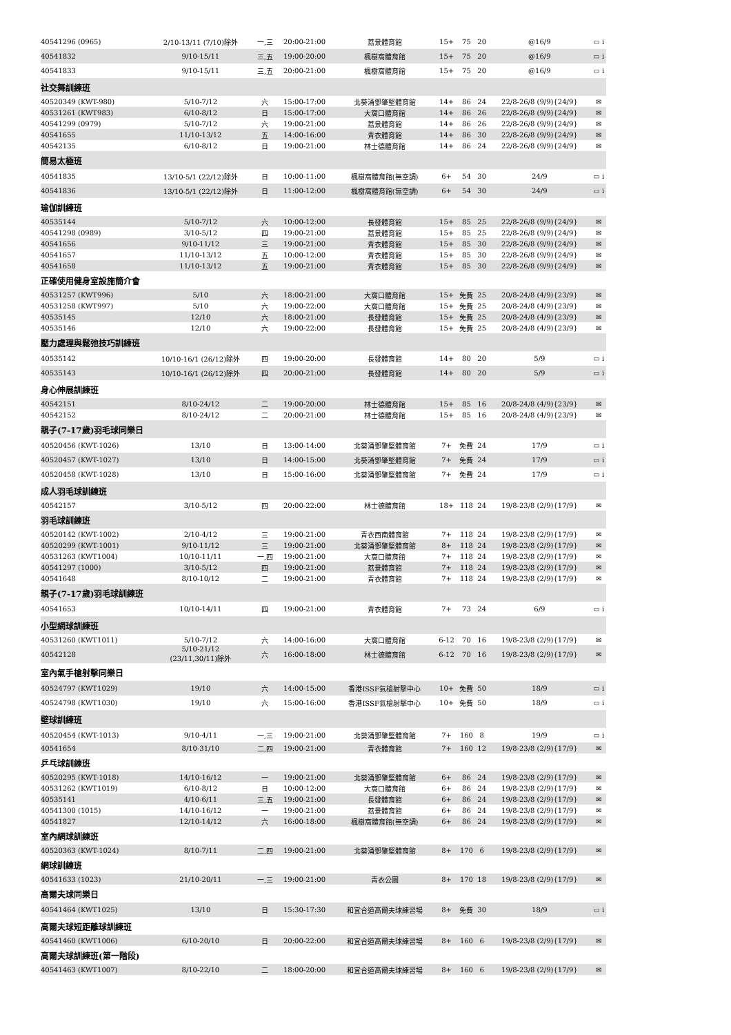| 40541296 (0965) | 2/10-13/11 (7/10)除外 | 一,三 | 20:00-21:00 | 荔景體育館 | 15+ | 75 | 20 | @16/9 | ▭ i |
| 40541832 | 9/10-15/11 | 三,五 | 19:00-20:00 | 楓樹窩體育館 | 15+ | 75 | 20 | @16/9 | ▭ i |
| 40541833 | 9/10-15/11 | 三,五 | 20:00-21:00 | 楓樹窩體育館 | 15+ | 75 | 20 | @16/9 | ▭ i |
| 社交舞訓練班 | | | | | | | | | |
| 40520349 (KWT-980) | 5/10-7/12 | 六 | 15:00-17:00 | 北葵涌鄧肇堅體育館 | 14+ | 86 | 24 | 22/8-26/8 (9/9){24/9} | ✉ |
| 40531261 (KWT983) | 6/10-8/12 | 日 | 15:00-17:00 | 大窩口體育館 | 14+ | 86 | 26 | 22/8-26/8 (9/9){24/9} | ✉ |
| 40541299 (0979) | 5/10-7/12 | 六 | 19:00-21:00 | 荔景體育館 | 14+ | 86 | 26 | 22/8-26/8 (9/9){24/9} | ✉ |
| 40541655 | 11/10-13/12 | 五 | 14:00-16:00 | 青衣體育館 | 14+ | 86 | 30 | 22/8-26/8 (9/9){24/9} | ✉ |
| 40542135 | 6/10-8/12 | 日 | 19:00-21:00 | 林士德體育館 | 14+ | 86 | 24 | 22/8-26/8 (9/9){24/9} | ✉ |
| 簡易太極班 | | | | | | | | | |
| 40541835 | 13/10-5/1 (22/12)除外 | 日 | 10:00-11:00 | 楓樹窩體育館(無空調) | 6+ | 54 | 30 | 24/9 | ▭ i |
| 40541836 | 13/10-5/1 (22/12)除外 | 日 | 11:00-12:00 | 楓樹窩體育館(無空調) | 6+ | 54 | 30 | 24/9 | ▭ i |
| 瑜伽訓練班 | | | | | | | | | |
| 40535144 | 5/10-7/12 | 六 | 10:00-12:00 | 長發體育館 | 15+ | 85 | 25 | 22/8-26/8 (9/9){24/9} | ✉ |
| 40541298 (0989) | 3/10-5/12 | 四 | 19:00-21:00 | 荔景體育館 | 15+ | 85 | 25 | 22/8-26/8 (9/9){24/9} | ✉ |
| 40541656 | 9/10-11/12 | 三 | 19:00-21:00 | 青衣體育館 | 15+ | 85 | 30 | 22/8-26/8 (9/9){24/9} | ✉ |
| 40541657 | 11/10-13/12 | 五 | 10:00-12:00 | 青衣體育館 | 15+ | 85 | 30 | 22/8-26/8 (9/9){24/9} | ✉ |
| 40541658 | 11/10-13/12 | 五 | 19:00-21:00 | 青衣體育館 | 15+ | 85 | 30 | 22/8-26/8 (9/9){24/9} | ✉ |
| 正確使用健身室設施簡介會 | | | | | | | | | |
| 40531257 (KWT996) | 5/10 | 六 | 18:00-21:00 | 大窩口體育館 | 15+ | 免費 | 25 | 20/8-24/8 (4/9){23/9} | ✉ |
| 40531258 (KWT997) | 5/10 | 六 | 19:00-22:00 | 大窩口體育館 | 15+ | 免費 | 25 | 20/8-24/8 (4/9){23/9} | ✉ |
| 40535145 | 12/10 | 六 | 18:00-21:00 | 長發體育館 | 15+ | 免費 | 25 | 20/8-24/8 (4/9){23/9} | ✉ |
| 40535146 | 12/10 | 六 | 19:00-22:00 | 長發體育館 | 15+ | 免費 | 25 | 20/8-24/8 (4/9){23/9} | ✉ |
| 壓力處理與鬆弛技巧訓練班 | | | | | | | | | |
| 40535142 | 10/10-16/1 (26/12)除外 | 四 | 19:00-20:00 | 長發體育館 | 14+ | 80 | 20 | 5/9 | ▭ i |
| 40535143 | 10/10-16/1 (26/12)除外 | 四 | 20:00-21:00 | 長發體育館 | 14+ | 80 | 20 | 5/9 | ▭ i |
| 身心伸展訓練班 | | | | | | | | | |
| 40542151 | 8/10-24/12 | 二 | 19:00-20:00 | 林士德體育館 | 15+ | 85 | 16 | 20/8-24/8 (4/9){23/9} | ✉ |
| 40542152 | 8/10-24/12 | 二 | 20:00-21:00 | 林士德體育館 | 15+ | 85 | 16 | 20/8-24/8 (4/9){23/9} | ✉ |
| 親子(7-17歲)羽毛球同樂日 | | | | | | | | | |
| 40520456 (KWT-1026) | 13/10 | 日 | 13:00-14:00 | 北葵涌鄧肇堅體育館 | 7+ | 免費 | 24 | 17/9 | ▭ i |
| 40520457 (KWT-1027) | 13/10 | 日 | 14:00-15:00 | 北葵涌鄧肇堅體育館 | 7+ | 免費 | 24 | 17/9 | ▭ i |
| 40520458 (KWT-1028) | 13/10 | 日 | 15:00-16:00 | 北葵涌鄧肇堅體育館 | 7+ | 免費 | 24 | 17/9 | ▭ i |
| 成人羽毛球訓練班 | | | | | | | | | |
| 40542157 | 3/10-5/12 | 四 | 20:00-22:00 | 林士德體育館 | 18+ | 118 | 24 | 19/8-23/8 (2/9){17/9} | ✉ |
| 羽毛球訓練班 | | | | | | | | | |
| 40520142 (KWT-1002) | 2/10-4/12 | 三 | 19:00-21:00 | 青衣西南體育館 | 7+ | 118 | 24 | 19/8-23/8 (2/9){17/9} | ✉ |
| 40520299 (KWT-1001) | 9/10-11/12 | 三 | 19:00-21:00 | 北葵涌鄧肇堅體育館 | 8+ | 118 | 24 | 19/8-23/8 (2/9){17/9} | ✉ |
| 40531263 (KWT1004) | 10/10-11/11 | 一,四 | 19:00-21:00 | 大窩口體育館 | 7+ | 118 | 24 | 19/8-23/8 (2/9){17/9} | ✉ |
| 40541297 (1000) | 3/10-5/12 | 四 | 19:00-21:00 | 荔景體育館 | 7+ | 118 | 24 | 19/8-23/8 (2/9){17/9} | ✉ |
| 40541648 | 8/10-10/12 | 二 | 19:00-21:00 | 青衣體育館 | 7+ | 118 | 24 | 19/8-23/8 (2/9){17/9} | ✉ |
| 親子(7-17歲)羽毛球訓練班 | | | | | | | | | |
| 40541653 | 10/10-14/11 | 四 | 19:00-21:00 | 青衣體育館 | 7+ | 73 | 24 | 6/9 | ▭ i |
| 小型網球訓練班 | | | | | | | | | |
| 40531260 (KWT1011) | 5/10-7/12 | 六 | 14:00-16:00 | 大窩口體育館 | 6-12 | 70 | 16 | 19/8-23/8 (2/9){17/9} | ✉ |
| 40542128 | 5/10-21/12 (23/11,30/11)除外 | 六 | 16:00-18:00 | 林士德體育館 | 6-12 | 70 | 16 | 19/8-23/8 (2/9){17/9} | ✉ |
| 室內氣手槍射擊同樂日 | | | | | | | | | |
| 40524797 (KWT1029) | 19/10 | 六 | 14:00-15:00 | 香港ISSF氣槍射擊中心 | 10+ | 免費 | 50 | 18/9 | ▭ i |
| 40524798 (KWT1030) | 19/10 | 六 | 15:00-16:00 | 香港ISSF氣槍射擊中心 | 10+ | 免費 | 50 | 18/9 | ▭ i |
| 壁球訓練班 | | | | | | | | | |
| 40520454 (KWT-1013) | 9/10-4/11 | 一,三 | 19:00-21:00 | 北葵涌鄧肇堅體育館 | 7+ | 160 | 8 | 19/9 | ▭ i |
| 40541654 | 8/10-31/10 | 二,四 | 19:00-21:00 | 青衣體育館 | 7+ | 160 | 12 | 19/8-23/8 (2/9){17/9} | ✉ |
| 乒乓球訓練班 | | | | | | | | | |
| 40520295 (KWT-1018) | 14/10-16/12 | 一 | 19:00-21:00 | 北葵涌鄧肇堅體育館 | 6+ | 86 | 24 | 19/8-23/8 (2/9){17/9} | ✉ |
| 40531262 (KWT1019) | 6/10-8/12 | 日 | 10:00-12:00 | 大窩口體育館 | 6+ | 86 | 24 | 19/8-23/8 (2/9){17/9} | ✉ |
| 40535141 | 4/10-6/11 | 三,五 | 19:00-21:00 | 長發體育館 | 6+ | 86 | 24 | 19/8-23/8 (2/9){17/9} | ✉ |
| 40541300 (1015) | 14/10-16/12 | 一 | 19:00-21:00 | 荔景體育館 | 6+ | 86 | 24 | 19/8-23/8 (2/9){17/9} | ✉ |
| 40541827 | 12/10-14/12 | 六 | 16:00-18:00 | 楓樹窩體育館(無空調) | 6+ | 86 | 24 | 19/8-23/8 (2/9){17/9} | ✉ |
| 室內網球訓練班 | | | | | | | | | |
| 40520363 (KWT-1024) | 8/10-7/11 | 二,四 | 19:00-21:00 | 北葵涌鄧肇堅體育館 | 8+ | 170 | 6 | 19/8-23/8 (2/9){17/9} | ✉ |
| 網球訓練班 | | | | | | | | | |
| 40541633 (1023) | 21/10-20/11 | 一,三 | 19:00-21:00 | 青衣公園 | 8+ | 170 | 18 | 19/8-23/8 (2/9){17/9} | ✉ |
| 高爾夫球同樂日 | | | | | | | | | |
| 40541464 (KWT1025) | 13/10 | 日 | 15:30-17:30 | 和宜合道高爾夫球練習場 | 8+ | 免費 | 30 | 18/9 | ▭ i |
| 高爾夫球短距離球訓練班 | | | | | | | | | |
| 40541460 (KWT1006) | 6/10-20/10 | 日 | 20:00-22:00 | 和宜合道高爾夫球練習場 | 8+ | 160 | 6 | 19/8-23/8 (2/9){17/9} | ✉ |
| 高爾夫球訓練班(第一階段) | | | | | | | | | |
| 40541463 (KWT1007) | 8/10-22/10 | 二 | 18:00-20:00 | 和宜合道高爾夫球練習場 | 8+ | 160 | 6 | 19/8-23/8 (2/9){17/9} | ✉ |